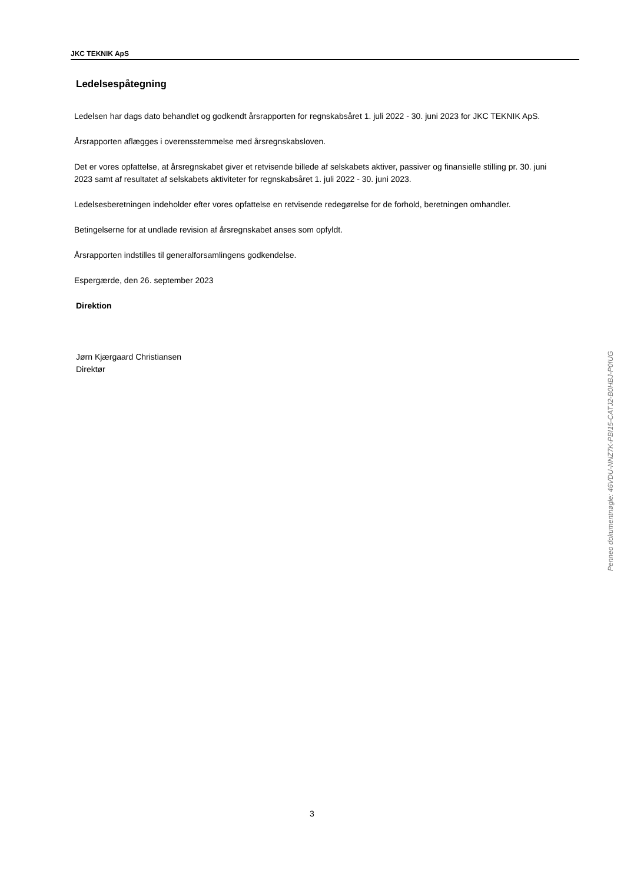JKC TEKNIK ApS
Ledelsespåtegning
Ledelsen har dags dato behandlet og godkendt årsrapporten for regnskabsåret 1. juli 2022 - 30. juni 2023 for JKC TEKNIK ApS.
Årsrapporten aflægges i overensstemmelse med årsregnskabsloven.
Det er vores opfattelse, at årsregnskabet giver et retvisende billede af selskabets aktiver, passiver og finansielle stilling pr. 30. juni 2023 samt af resultatet af selskabets aktiviteter for regnskabsåret 1. juli 2022 - 30. juni 2023.
Ledelsesberetningen indeholder efter vores opfattelse en retvisende redegørelse for de forhold, beretningen omhandler.
Betingelserne for at undlade revision af årsregnskabet anses som opfyldt.
Årsrapporten indstilles til generalforsamlingens godkendelse.
Espergærde, den 26. september 2023
Direktion
Jørn Kjærgaard Christiansen
Direktør
Penneo dokumentnøgle: 46VDU-NNZ7K-PBI15-CATJ2-B0HBJ-P0IUG
3